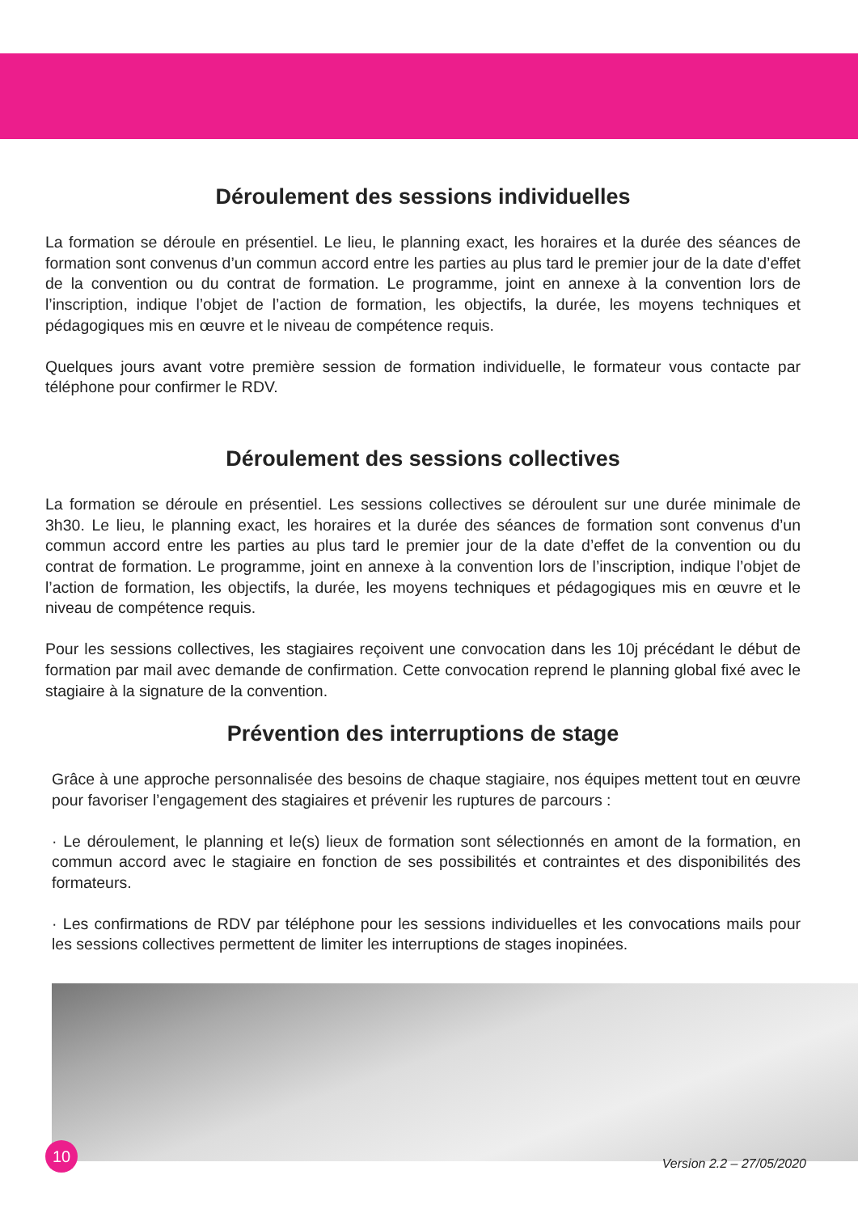Déroulement des sessions individuelles
La formation se déroule en présentiel. Le lieu, le planning exact, les horaires et la durée des séances de formation sont convenus d’un commun accord entre les parties au plus tard le premier jour de la date d’effet de la convention ou du contrat de formation. Le programme, joint en annexe à la convention lors de l’inscription, indique l’objet de l’action de formation, les objectifs, la durée, les moyens techniques et pédagogiques mis en œuvre et le niveau de compétence requis.
Quelques jours avant votre première session de formation individuelle, le formateur vous contacte par téléphone pour confirmer le RDV.
Déroulement des sessions collectives
La formation se déroule en présentiel. Les sessions collectives se déroulent sur une durée minimale de 3h30. Le lieu, le planning exact, les horaires et la durée des séances de formation sont convenus d’un commun accord entre les parties au plus tard le premier jour de la date d’effet de la convention ou du contrat de formation. Le programme, joint en annexe à la convention lors de l’inscription, indique l’objet de l’action de formation, les objectifs, la durée, les moyens techniques et pédagogiques mis en œuvre et le niveau de compétence requis.
Pour les sessions collectives, les stagiaires reçoivent une convocation dans les 10j précédant le début de formation par mail avec demande de confirmation. Cette convocation reprend le planning global fixé avec le stagiaire à la signature de la convention.
Prévention des interruptions de stage
Grâce à une approche personnalisée des besoins de chaque stagiaire, nos équipes mettent tout en œuvre pour favoriser l’engagement des stagiaires et prévenir les ruptures de parcours :
· Le déroulement, le planning et le(s) lieux de formation sont sélectionnés en amont de la formation, en commun accord avec le stagiaire en fonction de ses possibilités et contraintes et des disponibilités des formateurs.
· Les confirmations de RDV par téléphone pour les sessions individuelles et les convocations mails pour les sessions collectives permettent de limiter les interruptions de stages inopinées.
10
Version 2.2 – 27/05/2020